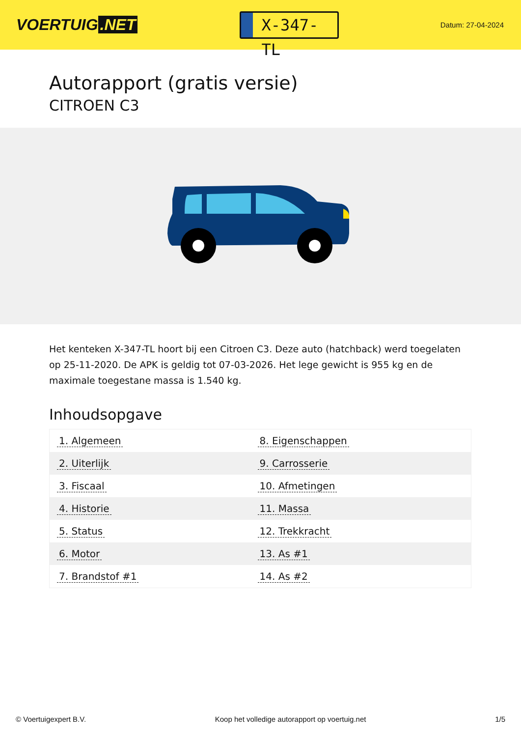VOERTUIG.NET
X-347-TL
Datum: 27-04-2024
Autorapport (gratis versie)
CITROEN C3
Het kenteken X-347-TL hoort bij een Citroen C3. Deze auto (hatchback) werd toegelaten op 25-11-2020. De APK is geldig tot 07-03-2026. Het lege gewicht is 955 kg en de maximale toegestane massa is 1.540 kg.
Inhoudsopgave
| 1. Algemeen | 8. Eigenschappen |
| 2. Uiterlijk | 9. Carrosserie |
| 3. Fiscaal | 10. Afmetingen |
| 4. Historie | 11. Massa |
| 5. Status | 12. Trekkracht |
| 6. Motor | 13. As #1 |
| 7. Brandstof #1 | 14. As #2 |
© Voertuigexpert B.V. Koop het volledige autorapport op voertuig.net 1/5